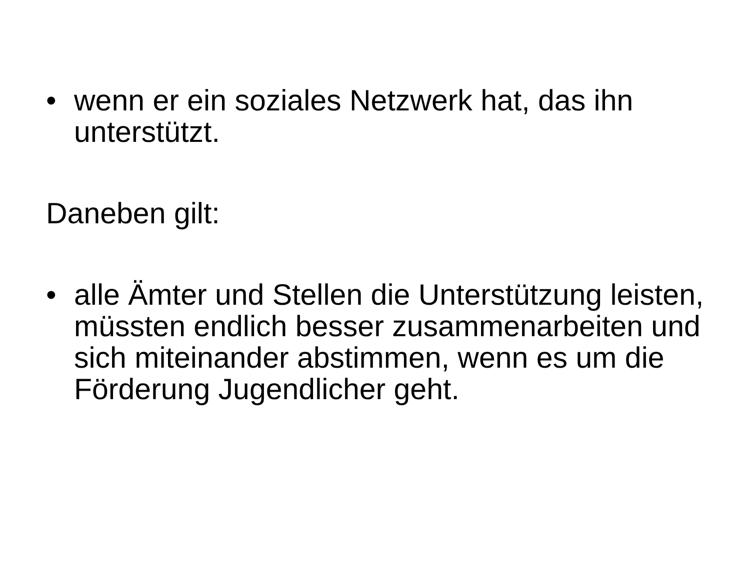• wenn er ein soziales Netzwerk hat, das ihn unterstützt.
Daneben gilt:
• alle Ämter und Stellen die Unterstützung leisten, müssten endlich besser zusammenarbeiten und sich miteinander abstimmen, wenn es um die Förderung Jugendlicher geht.